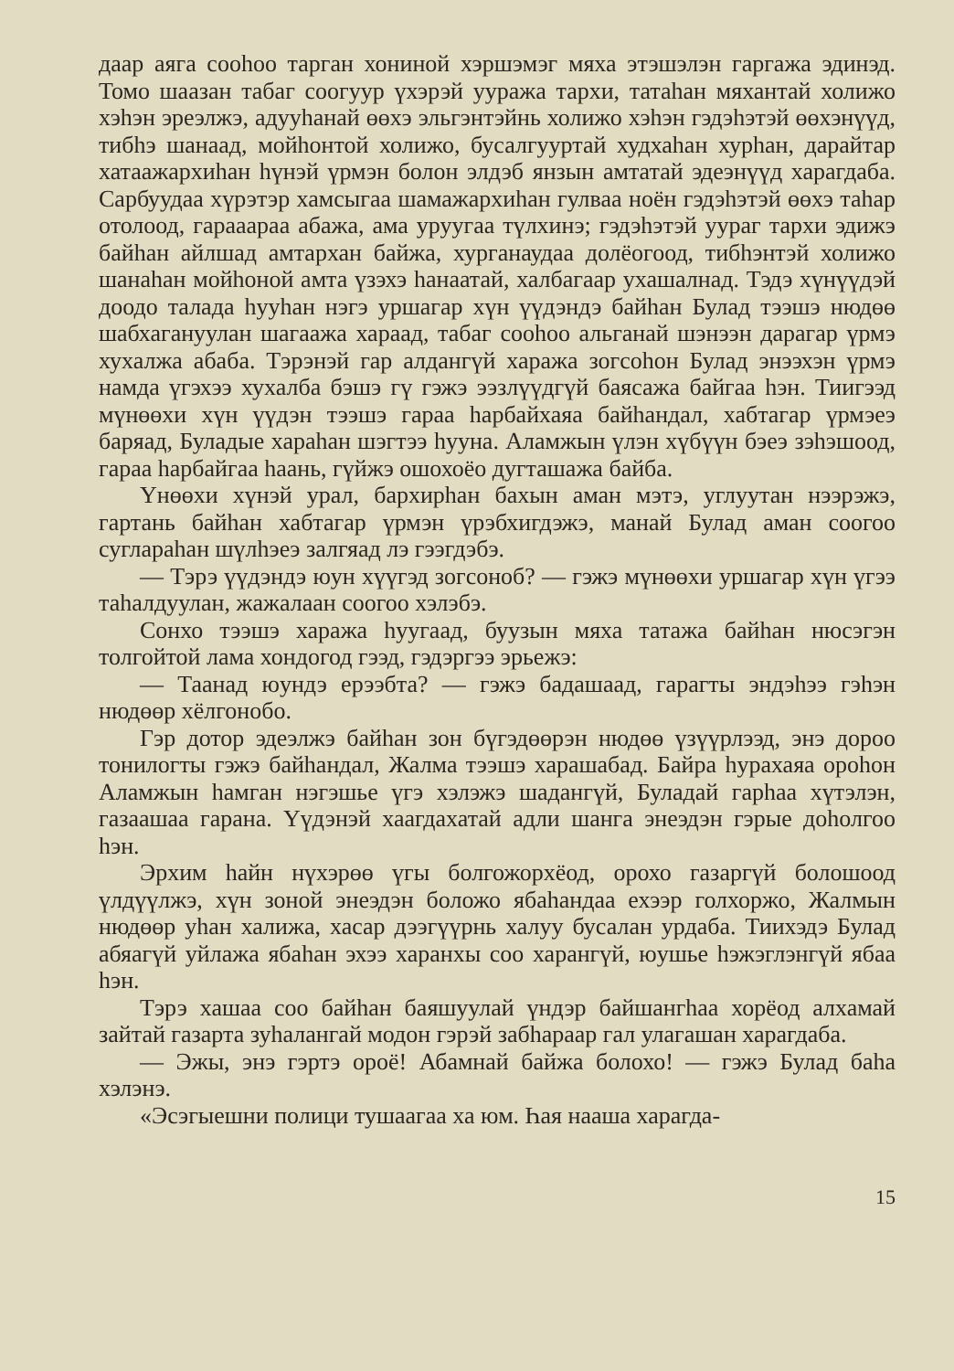даар аяга сооһоо тарган хониной хэршэмэг мяха этэшэлэн гаргажа эдинэд. Томо шаазан табаг соогуур үхэрэй ууража тархи, татаһан мяхантай холижо хэһэн эреэлжэ, адууһанай өөхэ эльгэнтэйнь холижо хэһэн гэдэһэтэй өөхэнүүд, тибһэ шанаад, мойһонтой холижо, бусалгууртай худхаһан хурһан, дарайтар хатаажархиһан һүнэй үрмэн болон элдэб янзын амтатай эдеэнүүд харагдаба. Сарбуудаа хүрэтэр хамсыгаа шамажархиһан гулваа ноён гэдэһэтэй өөхэ таһар отолоод, гарааараа абажа, ама уруугаа түлхинэ; гэдэһэтэй уураг тархи эдижэ байһан айлшад амтархан байжа, хурганаудаа долёогоод, тибһэнтэй холижо шанаһан мойһоной амта үзэхэ һанаатай, халбагаар ухашалнад. Тэдэ хүнүүдэй доодо талада һууһан нэгэ уршагар хүн үүдэндэ байһан Булад тээшэ нюдөө шабхагануулан шагаажа хараад, табаг сооһоо альганай шэнээн дарагар үрмэ хухалжа абаба. Тэрэнэй гар алдангүй хаража зогсоһон Булад энээхэн үрмэ намда үгэхээ хухалба бэшэ гү гэжэ ээзлүүдгүй баясажа байгаа һэн. Тиигээд мүнөөхи хүн үүдэн тээшэ гараа һарбайхаяа байһандал, хабтагар үрмэеэ баряад, Буладые хараһан шэгтээ һууна. Аламжын үлэн хүбүүн бэеэ зэһэшоод, гараа һарбайгаа һаань, гүйжэ ошохоёо дугташажа байба.
Үнөөхи хүнэй урал, бархирһан бахын аман мэтэ, углуутан нээрэжэ, гартань байһан хабтагар үрмэн үрэбхигдэжэ, манай Булад аман соогоо суглараһан шүлһэеэ залгяад лэ гээгдэбэ.
— Тэрэ үүдэндэ юун хүүгэд зогсоноб? — гэжэ мүнөөхи уршагар хүн үгээ таһалдуулан, жажалаан соогоо хэлэбэ.
Сонхо тээшэ хаража һуугаад, буузын мяха татажа байһан нюсэгэн толгойтой лама хондогод гээд, гэдэргээ эрьежэ:
— Таанад юундэ ерээбта? — гэжэ бадашаад, гарагты эндэһээ гэһэн нюдөөр хёлгонобо.
Гэр дотор эдеэлжэ байһан зон бүгэдөөрэн нюдөө үзүүрлээд, энэ дороо тонилогты гэжэ байһандал, Жалма тээшэ харашабад. Байра һурахаяа ороһон Аламжын һамган нэгэшье үгэ хэлэжэ шадангүй, Буладай гарһаа хүтэлэн, газаашаа гарана. Үүдэнэй хаагдахатай адли шанга энеэдэн гэрые доһолгоо һэн.
Эрхим һайн нүхэрөө үгы болгожорхёод, орохо газаргүй болошоод үлдүүлжэ, хүн зоной энеэдэн боложо ябаһандаа ехээр голхоржо, Жалмын нюдөөр уһан халижа, хасар дээгүүрнь халуу бусалан урдаба. Тиихэдэ Булад абяагүй уйлажа ябаһан эхээ харанхы соо харангүй, юушье һэжэглэнгүй ябаа һэн.
Тэрэ хашаа соо байһан баяшуулай үндэр байшангһаа хорёод алхамай зайтай газарта зуһалангай модон гэрэй забһараар гал улагашан харагдаба.
— Эжы, энэ гэртэ ороё! Абамнай байжа болохо! — гэжэ Булад баһа хэлэнэ.
«Эсэгыешни полици тушаагаа ха юм. Һая нааша харагда-
15